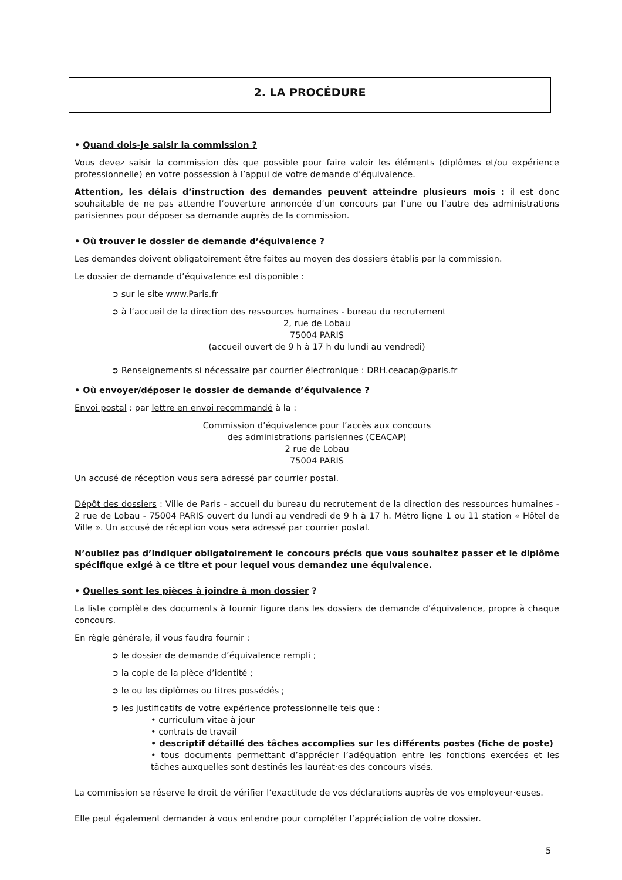2. LA PROCÉDURE
• Quand dois-je saisir la commission ?
Vous devez saisir la commission dès que possible pour faire valoir les éléments (diplômes et/ou expérience professionnelle) en votre possession à l’appui de votre demande d’équivalence.
Attention, les délais d’instruction des demandes peuvent atteindre plusieurs mois : il est donc souhaitable de ne pas attendre l’ouverture annoncée d’un concours par l’une ou l’autre des administrations parisiennes pour déposer sa demande auprès de la commission.
• Où trouver le dossier de demande d’équivalence ?
Les demandes doivent obligatoirement être faites au moyen des dossiers établis par la commission.
Le dossier de demande d’équivalence est disponible :
➲ sur le site www.Paris.fr
➲ à l’accueil de la direction des ressources humaines - bureau du recrutement
2, rue de Lobau
75004 PARIS
(accueil ouvert de 9 h à 17 h du lundi au vendredi)
➲ Renseignements si nécessaire par courrier électronique : DRH.ceacap@paris.fr
• Où envoyer/déposer le dossier de demande d’équivalence ?
Envoi postal : par lettre en envoi recommandé à la :
Commission d’équivalence pour l’accès aux concours
des administrations parisiennes (CEACAP)
2 rue de Lobau
75004 PARIS
Un accusé de réception vous sera adressé par courrier postal.
Dépôt des dossiers : Ville de Paris - accueil du bureau du recrutement de la direction des ressources humaines - 2 rue de Lobau - 75004 PARIS ouvert du lundi au vendredi de 9 h à 17 h. Métro ligne 1 ou 11 station « Hôtel de Ville ». Un accusé de réception vous sera adressé par courrier postal.
N’oubliez pas d’indiquer obligatoirement le concours précis que vous souhaitez passer et le diplôme spécifique exigé à ce titre et pour lequel vous demandez une équivalence.
• Quelles sont les pièces à joindre à mon dossier ?
La liste complète des documents à fournir figure dans les dossiers de demande d’équivalence, propre à chaque concours.
En règle générale, il vous faudra fournir :
➲ le dossier de demande d’équivalence rempli ;
➲ la copie de la pièce d’identité ;
➲ le ou les diplômes ou titres possédés ;
➲ les justificatifs de votre expérience professionnelle tels que :
• curriculum vitae à jour
• contrats de travail
• descriptif détaillé des tâches accomplies sur les différents postes (fiche de poste)
• tous documents permettant d’apprécier l’adéquation entre les fonctions exercées et les tâches auxquelles sont destinés les lauréat·es des concours visés.
La commission se réserve le droit de vérifier l’exactitude de vos déclarations auprès de vos employeur·euses.
Elle peut également demander à vous entendre pour compléter l’appréciation de votre dossier.
5